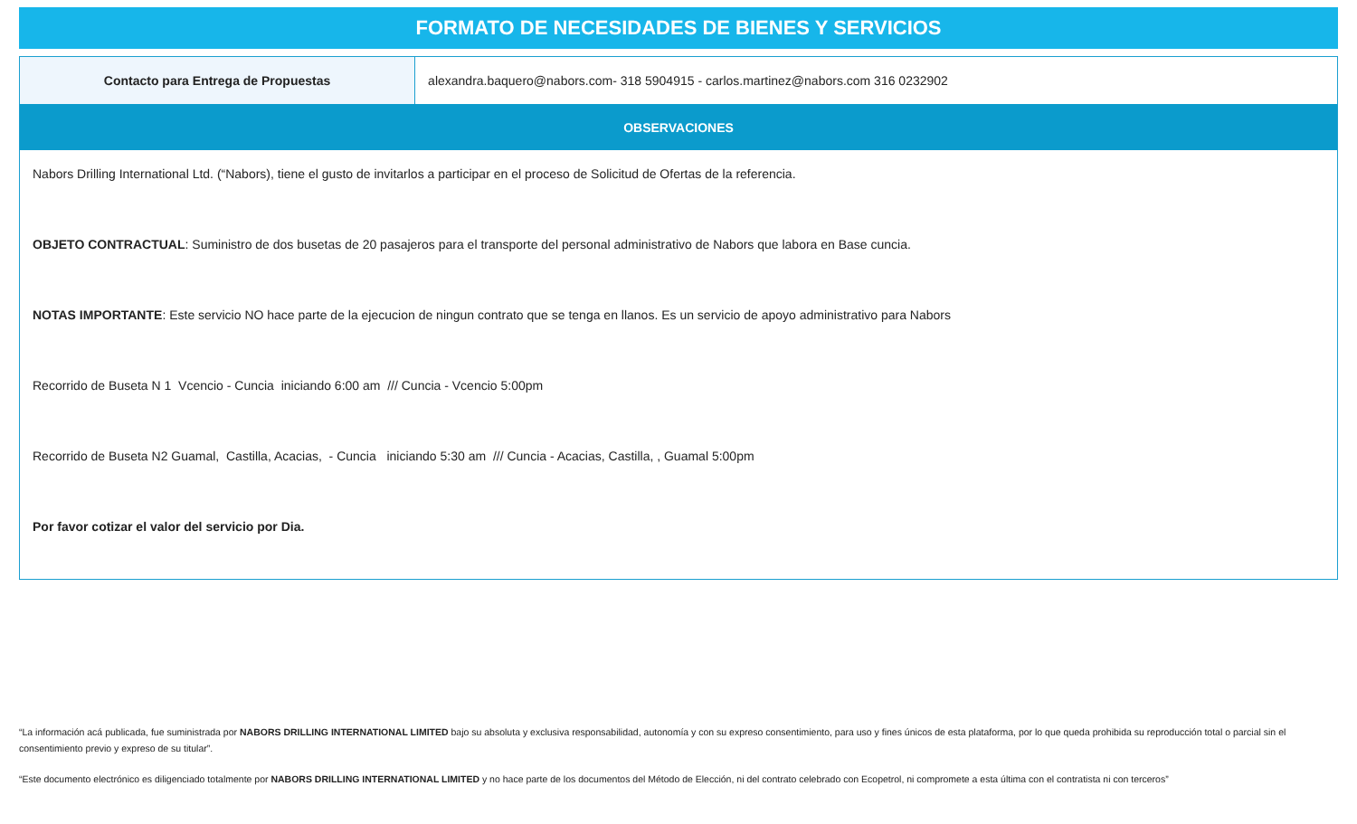FORMATO DE NECESIDADES DE BIENES Y SERVICIOS
| Contacto para Entrega de Propuestas | alexandra.baquero@nabors.com- 318 5904915 - carlos.martinez@nabors.com 316 0232902 |
| OBSERVACIONES | |
| Nabors Drilling International Ltd. (“Nabors), tiene el gusto de invitarlos a participar en el proceso de Solicitud de Ofertas de la referencia. OBJETO CONTRACTUAL : Suministro de dos busetas de 20 pasajeros para el transporte del personal administrativo de Nabors que labora en Base cuncia. NOTAS IMPORTANTE : Este servicio NO hace parte de la ejecucion de ningun contrato que se tenga en llanos. Es un servicio de apoyo administrativo para Nabors Recorrido de Buseta N 1 Vcencio - Cuncia iniciando 6:00 am /// Cuncia - Vcencio 5:00pm Recorrido de Buseta N2 Guamal, Castilla, Acacias, - Cuncia iniciando 5:30 am /// Cuncia - Acacias, Castilla, , Guamal 5:00pm Por favor cotizar el valor del servicio por Dia. | |
“La información acá publicada, fue suministrada por NABORS DRILLING INTERNATIONAL LIMITED bajo su absoluta y exclusiva responsabilidad, autonomía y con su expreso consentimiento, para uso y fines únicos de esta plataforma, por lo que queda prohibida su reproducción total o parcial sin el consentimiento previo y expreso de su titular”.
“Este documento electrónico es diligenciado totalmente por NABORS DRILLING INTERNATIONAL LIMITED y no hace parte de los documentos del Método de Elección, ni del contrato celebrado con Ecopetrol, ni compromete a esta última con el contratista ni con terceros”